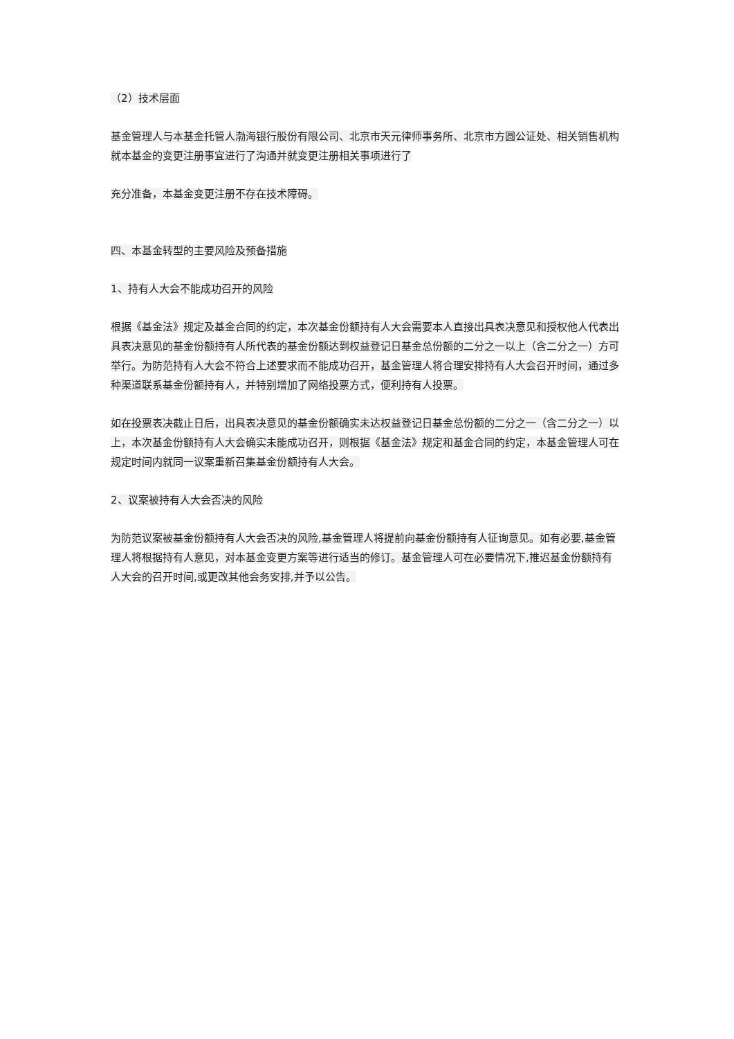（2）技术层面
基金管理人与本基金托管人渤海银行股份有限公司、北京市天元律师事务所、北京市方圆公证处、相关销售机构就本基金的变更注册事宜进行了沟通并就变更注册相关事项进行了
充分准备，本基金变更注册不存在技术障碍。
四、本基金转型的主要风险及预备措施
1、持有人大会不能成功召开的风险
根据《基金法》规定及基金合同的约定，本次基金份额持有人大会需要本人直接出具表决意见和授权他人代表出具表决意见的基金份额持有人所代表的基金份额达到权益登记日基金总份额的二分之一以上（含二分之一）方可举行。为防范持有人大会不符合上述要求而不能成功召开，基金管理人将合理安排持有人大会召开时间，通过多种渠道联系基金份额持有人，并特别增加了网络投票方式，便利持有人投票。
如在投票表决截止日后，出具表决意见的基金份额确实未达权益登记日基金总份额的二分之一（含二分之一）以上，本次基金份额持有人大会确实未能成功召开，则根据《基金法》规定和基金合同的约定，本基金管理人可在规定时间内就同一议案重新召集基金份额持有人大会。
2、议案被持有人大会否决的风险
为防范议案被基金份额持有人大会否决的风险,基金管理人将提前向基金份额持有人征询意见。如有必要,基金管理人将根据持有人意见，对本基金变更方案等进行适当的修订。基金管理人可在必要情况下,推迟基金份额持有人大会的召开时间,或更改其他会务安排,并予以公告。